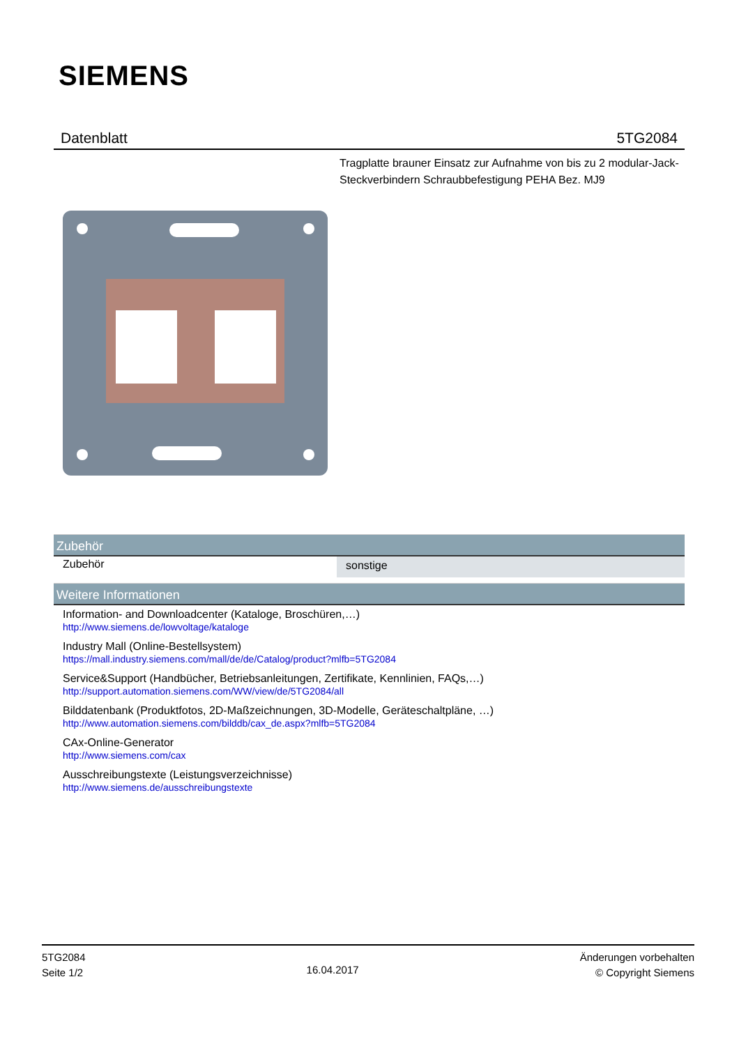SIEMENS
Datenblatt 5TG2084
Tragplatte brauner Einsatz zur Aufnahme von bis zu 2 modular-Jack-Steckverbindern Schraubbefestigung PEHA Bez. MJ9
Zubehör
| Zubehör | sonstige |
Weitere Informationen
Information- and Downloadcenter (Kataloge, Broschüren,…)
http://www.siemens.de/lowvoltage/kataloge
Industry Mall (Online-Bestellsystem)
https://mall.industry.siemens.com/mall/de/de/Catalog/product?mlfb=5TG2084
Service&Support (Handbücher, Betriebsanleitungen, Zertifikate, Kennlinien, FAQs,…)
http://support.automation.siemens.com/WW/view/de/5TG2084/all
Bilddatenbank (Produktfotos, 2D-Maßzeichnungen, 3D-Modelle, Geräteschaltpläne, …)
http://www.automation.siemens.com/bilddb/cax_de.aspx?mlfb=5TG2084
CAx-Online-Generator
http://www.siemens.com/cax
Ausschreibungstexte (Leistungsverzeichnisse)
http://www.siemens.de/ausschreibungstexte
5TG2084
Seite 1/2
16.04.2017
Änderungen vorbehalten
© Copyright Siemens